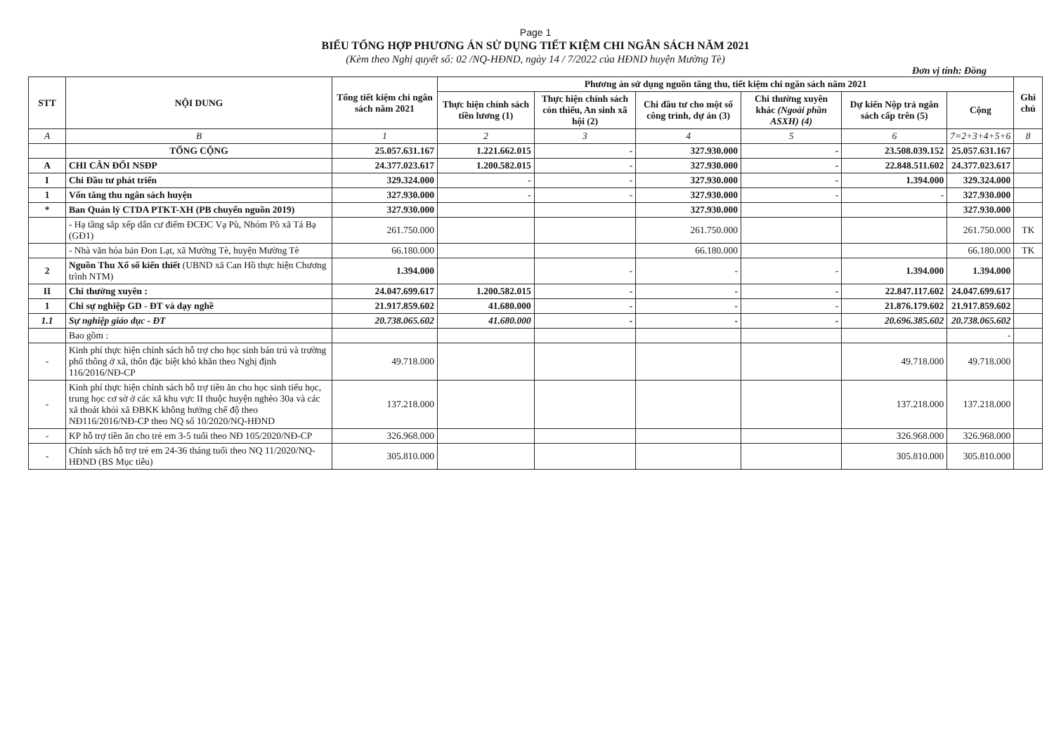Page 1
BIỂU TỔNG HỢP PHƯƠNG ÁN SỬ DỤNG TIẾT KIỆM CHI NGÂN SÁCH NĂM 2021
(Kèm theo Nghị quyết số: 02 /NQ-HĐND, ngày 14 / 7/2022 của HĐND huyện Mường Tè)
Đơn vị tính: Đồng
| STT | NỘI DUNG | Tổng tiết kiệm chi ngân sách năm 2021 | Phương án sử dụng nguồn tăng thu, tiết kiệm chi ngân sách năm 2021 | | | | | | Ghi chú |
| --- | --- | --- | --- | --- | --- | --- | --- | --- | --- |
| | | | Thực hiện chính sách tiền lương (1) | Thực hiện chính sách còn thiếu, An sinh xã hội (2) | Chi đầu tư cho một số công trình, dự án (3) | Chi thường xuyên khác (Ngoài phần ASXH) (4) | Dự kiến Nộp trả ngân sách cấp trên (5) | Cộng | |
| A | B | 1 | 2 | 3 | 4 | 5 | 6 | 7=2+3+4+5+6 | 8 |
| | TỔNG CỘNG | 25.057.631.167 | 1.221.662.015 | - | 327.930.000 | - | 23.508.039.152 | 25.057.631.167 | |
| A | CHI CÂN ĐỐI NSĐP | 24.377.023.617 | 1.200.582.015 | - | 327.930.000 | - | 22.848.511.602 | 24.377.023.617 | |
| I | Chi Đầu tư phát triển | 329.324.000 | - | - | 327.930.000 | - | 1.394.000 | 329.324.000 | |
| 1 | Vốn tăng thu ngân sách huyện | 327.930.000 | - | - | 327.930.000 | - | - | 327.930.000 | |
| * | Ban Quản lý CTDA PTKT-XH (PB chuyển nguồn 2019) | 327.930.000 | | | 327.930.000 | | | 327.930.000 | |
| | - Hạ tầng sắp xếp dân cư điểm ĐCĐC Vạ Pù, Nhóm Pồ xã Tá Bạ (GĐ1) | 261.750.000 | | | 261.750.000 | | | 261.750.000 | TK |
| | - Nhà văn hóa bản Đon Lạt, xã Mường Tè, huyện Mường Tè | 66.180.000 | | | 66.180.000 | | | 66.180.000 | TK |
| 2 | Nguồn Thu Xổ số kiến thiết (UBND xã Can Hồ thực hiện Chương trình NTM) | 1.394.000 | | - | - | - | 1.394.000 | 1.394.000 | |
| II | Chi thường xuyên : | 24.047.699.617 | 1.200.582.015 | - | - | - | 22.847.117.602 | 24.047.699.617 | |
| 1 | Chi sự nghiệp GD - ĐT và dạy nghề | 21.917.859.602 | 41.680.000 | - | - | - | 21.876.179.602 | 21.917.859.602 | |
| 1.1 | Sự nghiệp giáo dục - ĐT | 20.738.065.602 | 41.680.000 | - | - | - | 20.696.385.602 | 20.738.065.602 | |
| | Bao gồm : | | | | | | | - | |
| - | Kinh phí thực hiện chính sách hỗ trợ cho học sinh bán trú và trường phổ thông ở xã, thôn đặc biệt khó khăn theo Nghị định 116/2016/NĐ-CP | 49.718.000 | | | | | 49.718.000 | 49.718.000 | |
| - | Kinh phí thực hiện chính sách hỗ trợ tiền ăn cho học sinh tiểu học, trung học cơ sở ở các xã khu vực II thuộc huyện nghèo 30a và các xã thoát khỏi xã ĐBKK không hưởng chế độ theo NĐ116/2016/NĐ-CP theo NQ số 10/2020/NQ-HĐND | 137.218.000 | | | | | 137.218.000 | 137.218.000 | |
| - | KP hỗ trợ tiền ăn cho trẻ em 3-5 tuổi theo NĐ 105/2020/NĐ-CP | 326.968.000 | | | | | 326.968.000 | 326.968.000 | |
| - | Chính sách hỗ trợ trẻ em 24-36 tháng tuổi theo NQ 11/2020/NQ-HĐND (BS Mục tiêu) | 305.810.000 | | | | | 305.810.000 | 305.810.000 | |